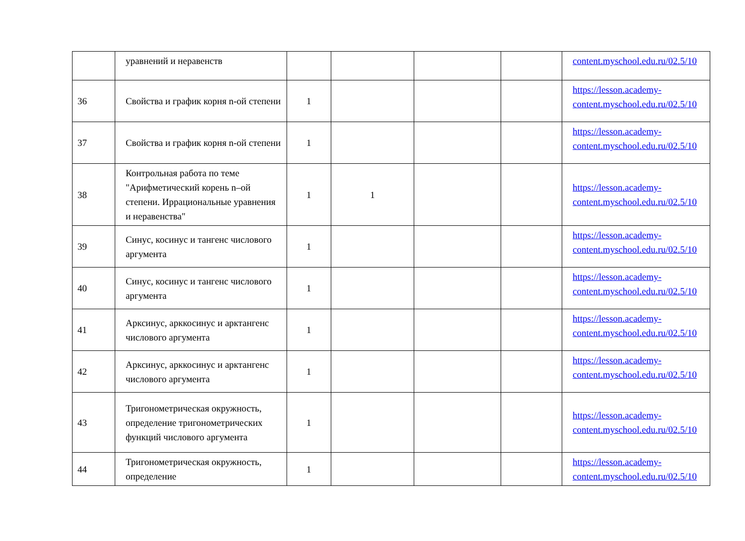| | уравнений и неравенств | | | | | content.myschool.edu.ru/02.5/10 |
| 36 | Свойства и график корня n-ой степени | 1 | | | | https://lesson.academy-content.myschool.edu.ru/02.5/10 |
| 37 | Свойства и график корня n-ой степени | 1 | | | | https://lesson.academy-content.myschool.edu.ru/02.5/10 |
| 38 | Контрольная работа по теме "Арифметический корень n–ой степени. Иррациональные уравнения и неравенства" | 1 | 1 | | | https://lesson.academy-content.myschool.edu.ru/02.5/10 |
| 39 | Синус, косинус и тангенс числового аргумента | 1 | | | | https://lesson.academy-content.myschool.edu.ru/02.5/10 |
| 40 | Синус, косинус и тангенс числового аргумента | 1 | | | | https://lesson.academy-content.myschool.edu.ru/02.5/10 |
| 41 | Арксинус, арккосинус и арктангенс числового аргумента | 1 | | | | https://lesson.academy-content.myschool.edu.ru/02.5/10 |
| 42 | Арксинус, арккосинус и арктангенс числового аргумента | 1 | | | | https://lesson.academy-content.myschool.edu.ru/02.5/10 |
| 43 | Тригонометрическая окружность, определение тригонометрических функций числового аргумента | 1 | | | | https://lesson.academy-content.myschool.edu.ru/02.5/10 |
| 44 | Тригонометрическая окружность, определение | 1 | | | | https://lesson.academy-content.myschool.edu.ru/02.5/10 |